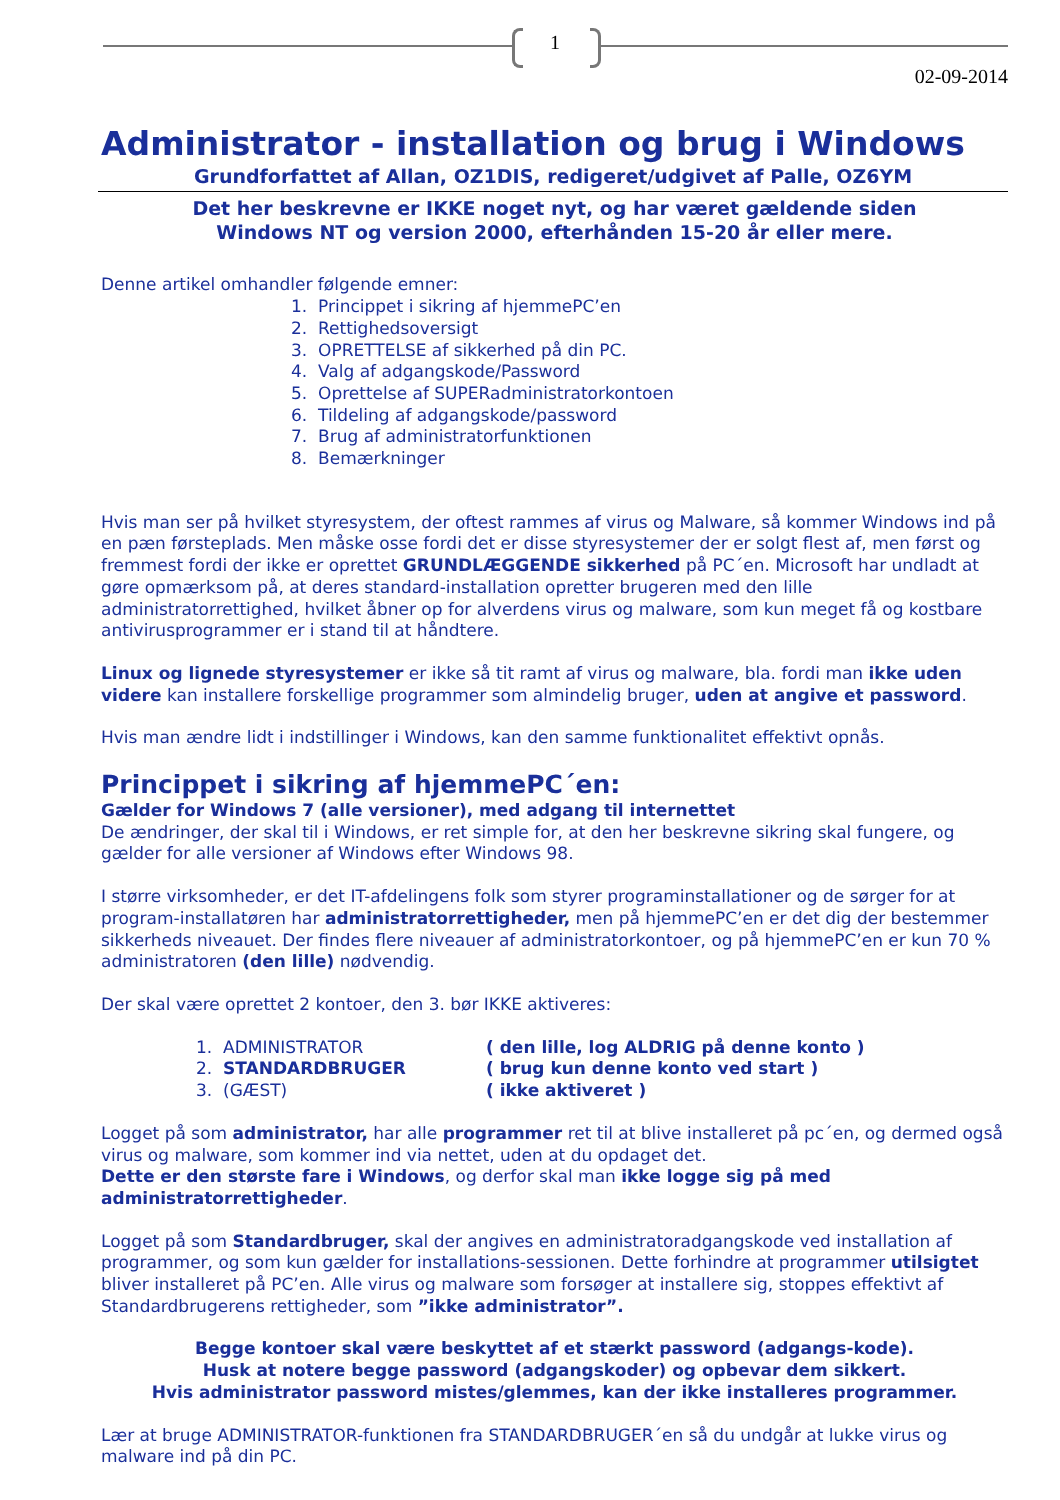1
02-09-2014
Administrator - installation og brug i Windows
Grundforfattet af Allan, OZ1DIS, redigeret/udgivet af Palle, OZ6YM
Det her beskrevne er IKKE noget nyt, og har været gældende siden
Windows NT og version 2000, efterhånden 15-20 år eller mere.
Denne artikel omhandler følgende emner:
1. Princippet i sikring af hjemmePC’en
2. Rettighedsoversigt
3. OPRETTELSE af sikkerhed på din PC.
4. Valg af adgangskode/Password
5. Oprettelse af SUPERadministratorkontoen
6. Tildeling af adgangskode/password
7. Brug af administratorfunktionen
8. Bemærkninger
Hvis man ser på hvilket styresystem, der oftest rammes af virus og Malware, så kommer Windows ind på en pæn førsteplads. Men måske osse fordi det er disse styresystemer der er solgt flest af, men først og fremmest fordi der ikke er oprettet GRUNDLÆGGENDE sikkerhed på PC´en. Microsoft har undladt at gøre opmærksom på, at deres standard-installation opretter brugeren med den lille administratorrettighed, hvilket åbner op for alverdens virus og malware, som kun meget få og kostbare antivirusprogrammer er i stand til at håndtere.
Linux og lignede styresystemer er ikke så tit ramt af virus og malware, bla. fordi man ikke uden videre kan installere forskellige programmer som almindelig bruger, uden at angive et password.
Hvis man ændre lidt i indstillinger i Windows, kan den samme funktionalitet effektivt opnås.
Princippet i sikring af hjemmePC´en:
Gælder for Windows 7 (alle versioner), med adgang til internettet
De ændringer, der skal til i Windows, er ret simple for, at den her beskrevne sikring skal fungere, og gælder for alle versioner af Windows efter Windows 98.
I større virksomheder, er det IT-afdelingens folk som styrer programinstallationer og de sørger for at program-installatøren har administratorrettigheder, men på hjemmePC’en er det dig der bestemmer sikkerheds niveauet. Der findes flere niveauer af administratorkontoer, og på hjemmePC’en er kun 70 % administratoren (den lille) nødvendig.
Der skal være oprettet 2 kontoer, den 3. bør IKKE aktiveres:
| 1. ADMINISTRATOR | ( den lille, log ALDRIG på denne konto ) |
| 2. STANDARDBRUGER | ( brug kun denne konto ved start ) |
| 3. (GÆST) | ( ikke aktiveret ) |
Logget på som administrator, har alle programmer ret til at blive installeret på pc´en, og dermed også virus og malware, som kommer ind via nettet, uden at du opdaget det.
Dette er den største fare i Windows, og derfor skal man ikke logge sig på med administratorrettigheder.
Logget på som Standardbruger, skal der angives en administratoradgangskode ved installation af programmer, og som kun gælder for installations-sessionen. Dette forhindre at programmer utilsigtet bliver installeret på PC’en. Alle virus og malware som forsøger at installere sig, stoppes effektivt af Standardbrugerens rettigheder, som ”ikke administrator”.
Begge kontoer skal være beskyttet af et stærkt password (adgangs-kode).
Husk at notere begge password (adgangskoder) og opbevar dem sikkert.
Hvis administrator password mistes/glemmes, kan der ikke installeres programmer.
Lær at bruge ADMINISTRATOR-funktionen fra STANDARDBRUGER´en så du undgår at lukke virus og malware ind på din PC.